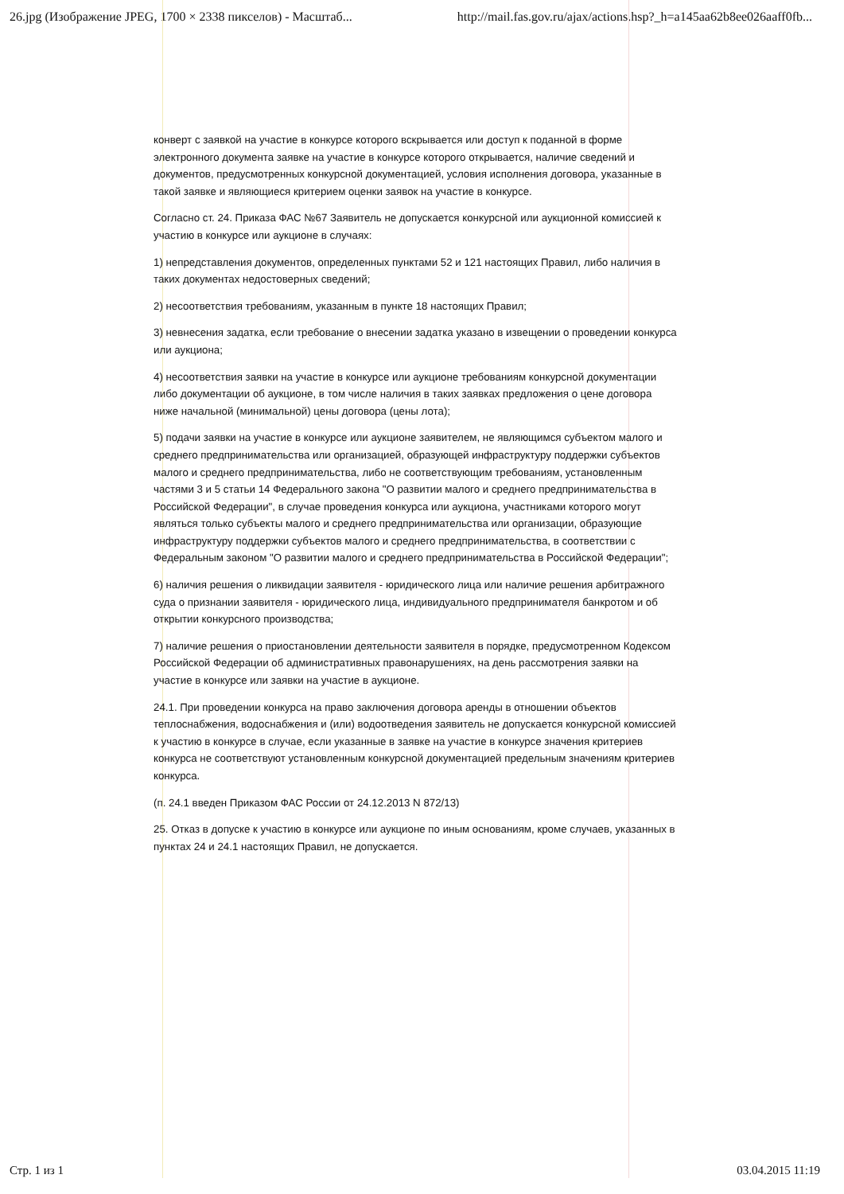26.jpg (Изображение JPEG, 1700 × 2338 пикселов) - Масштаб... http://mail.fas.gov.ru/ajax/actions.hsp?_h=a145aa62b8ee026aaff0fb...
конверт с заявкой на участие в конкурсе которого вскрывается или доступ к поданной в форме электронного документа заявке на участие в конкурсе которого открывается, наличие сведений и документов, предусмотренных конкурсной документацией, условия исполнения договора, указанные в такой заявке и являющиеся критерием оценки заявок на участие в конкурсе.
Согласно ст. 24. Приказа ФАС №67 Заявитель не допускается конкурсной или аукционной комиссией к участию в конкурсе или аукционе в случаях:
1) непредставления документов, определенных пунктами 52 и 121 настоящих Правил, либо наличия в таких документах недостоверных сведений;
2) несоответствия требованиям, указанным в пункте 18 настоящих Правил;
3) невнесения задатка, если требование о внесении задатка указано в извещении о проведении конкурса или аукциона;
4) несоответствия заявки на участие в конкурсе или аукционе требованиям конкурсной документации либо документации об аукционе, в том числе наличия в таких заявках предложения о цене договора ниже начальной (минимальной) цены договора (цены лота);
5) подачи заявки на участие в конкурсе или аукционе заявителем, не являющимся субъектом малого и среднего предпринимательства или организацией, образующей инфраструктуру поддержки субъектов малого и среднего предпринимательства, либо не соответствующим требованиям, установленным частями 3 и 5 статьи 14 Федерального закона "О развитии малого и среднего предпринимательства в Российской Федерации", в случае проведения конкурса или аукциона, участниками которого могут являться только субъекты малого и среднего предпринимательства или организации, образующие инфраструктуру поддержки субъектов малого и среднего предпринимательства, в соответствии с Федеральным законом "О развитии малого и среднего предпринимательства в Российской Федерации";
6) наличия решения о ликвидации заявителя - юридического лица или наличие решения арбитражного суда о признании заявителя - юридического лица, индивидуального предпринимателя банкротом и об открытии конкурсного производства;
7) наличие решения о приостановлении деятельности заявителя в порядке, предусмотренном Кодексом Российской Федерации об административных правонарушениях, на день рассмотрения заявки на участие в конкурсе или заявки на участие в аукционе.
24.1. При проведении конкурса на право заключения договора аренды в отношении объектов теплоснабжения, водоснабжения и (или) водоотведения заявитель не допускается конкурсной комиссией к участию в конкурсе в случае, если указанные в заявке на участие в конкурсе значения критериев конкурса не соответствуют установленным конкурсной документацией предельным значениям критериев конкурса.
(п. 24.1 введен Приказом ФАС России от 24.12.2013 N 872/13)
25. Отказ в допуске к участию в конкурсе или аукционе по иным основаниям, кроме случаев, указанных в пунктах 24 и 24.1 настоящих Правил, не допускается.
Стр. 1 из 1 03.04.2015 11:19